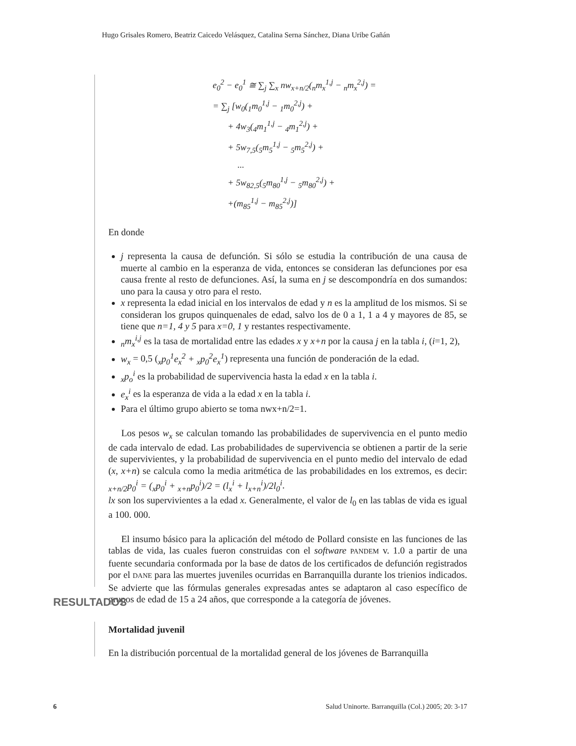Hugo Grisales Romero, Beatriz Caicedo Velásquez, Catalina Serna Sánchez, Diana Uribe Gañán
e<sub>0</sub><sup>2</sup> − e<sub>0</sub><sup>1</sup> ≅ ∑<sub>j</sub> ∑<sub>x</sub> nw<sub>x+n/2</sub>(<sub>n</sub>m<sub>x</sub><sup>1,j</sup> − <sub>n</sub>m<sub>x</sub><sup>2,j</sup>) =
= ∑<sub>j</sub> [w<sub>0</sub>(<sub>1</sub>m<sub>0</sub><sup>1,j</sup> − <sub>1</sub>m<sub>0</sub><sup>2,j</sup>) +
+ 4w<sub>3</sub>(<sub>4</sub>m<sub>1</sub><sup>1,j</sup> − <sub>4</sub>m<sub>1</sub><sup>2,j</sup>) +
+ 5w<sub>7,5</sub>(<sub>5</sub>m<sub>5</sub><sup>1,j</sup> − <sub>5</sub>m<sub>5</sub><sup>2,j</sup>) +
...
+ 5w<sub>82,5</sub>(<sub>5</sub>m<sub>80</sub><sup>1,j</sup> − <sub>5</sub>m<sub>80</sub><sup>2,j</sup>) +
+(m<sub>85</sub><sup>1,j</sup> − m<sub>85</sub><sup>2,j</sup>)]
En donde
j representa la causa de defunción. Si sólo se estudia la contribución de una causa de muerte al cambio en la esperanza de vida, entonces se consideran las defunciones por esa causa frente al resto de defunciones. Así, la suma en j se descompondría en dos sumandos: uno para la causa y otro para el resto.
x representa la edad inicial en los intervalos de edad y n es la amplitud de los mismos. Si se consideran los grupos quinquenales de edad, salvo los de 0 a 1, 1 a 4 y mayores de 85, se tiene que n=1, 4 y 5 para x=0, 1 y restantes respectivamente.
<sub>n</sub>m<sub>x</sub><sup>i,j</sup> es la tasa de mortalidad entre las edades x y x+n por la causa j en la tabla i, (i=1, 2),
w<sub>x</sub> = 0,5 (<sub>x</sub>p<sub>0</sub><sup>1</sup>e<sub>x</sub><sup>2</sup> + <sub>x</sub>p<sub>0</sub><sup>2</sup>e<sub>x</sub><sup>1</sup>) representa una función de ponderación de la edad.
<sub>x</sub>p<sub>o</sub><sup>i</sup> es la probabilidad de supervivencia hasta la edad x en la tabla i.
e<sub>x</sub><sup>i</sup> es la esperanza de vida a la edad x en la tabla i.
Para el último grupo abierto se toma nwx+n/2=1.
Los pesos w<sub>x</sub> se calculan tomando las probabilidades de supervivencia en el punto medio de cada intervalo de edad. Las probabilidades de supervivencia se obtienen a partir de la serie de supervivientes, y la probabilidad de supervivencia en el punto medio del intervalo de edad (x, x+n) se calcula como la media aritmética de las probabilidades en los extremos, es decir: <sub>x+n/2</sub>p<sub>0</sub><sup>i</sup> = (<sub>x</sub>p<sub>0</sub><sup>i</sup> + <sub>x+n</sub>p<sub>0</sub><sup>i</sup>)/2 = (l<sub>x</sub><sup>i</sup> + l<sub>x+n</sub><sup>i</sup>)/2l<sub>0</sub><sup>i</sup>.
lx son los supervivientes a la edad x. Generalmente, el valor de l<sub>0</sub> en las tablas de vida es igual a 100. 000.
El insumo básico para la aplicación del método de Pollard consiste en las funciones de las tablas de vida, las cuales fueron construidas con el software PANDEM v. 1.0 a partir de una fuente secundaria conformada por la base de datos de los certificados de defunción registrados por el DANE para las muertes juveniles ocurridas en Barranquilla durante los trienios indicados. Se advierte que las fórmulas generales expresadas antes se adaptaron al caso específico de grupos de edad de 15 a 24 años, que corresponde a la categoría de jóvenes.
RESULTADOS
Mortalidad juvenil
En la distribución porcentual de la mortalidad general de los jóvenes de Barranquilla
6 Salud Uninorte. Barranquilla (Col.) 2005; 20: 3-17